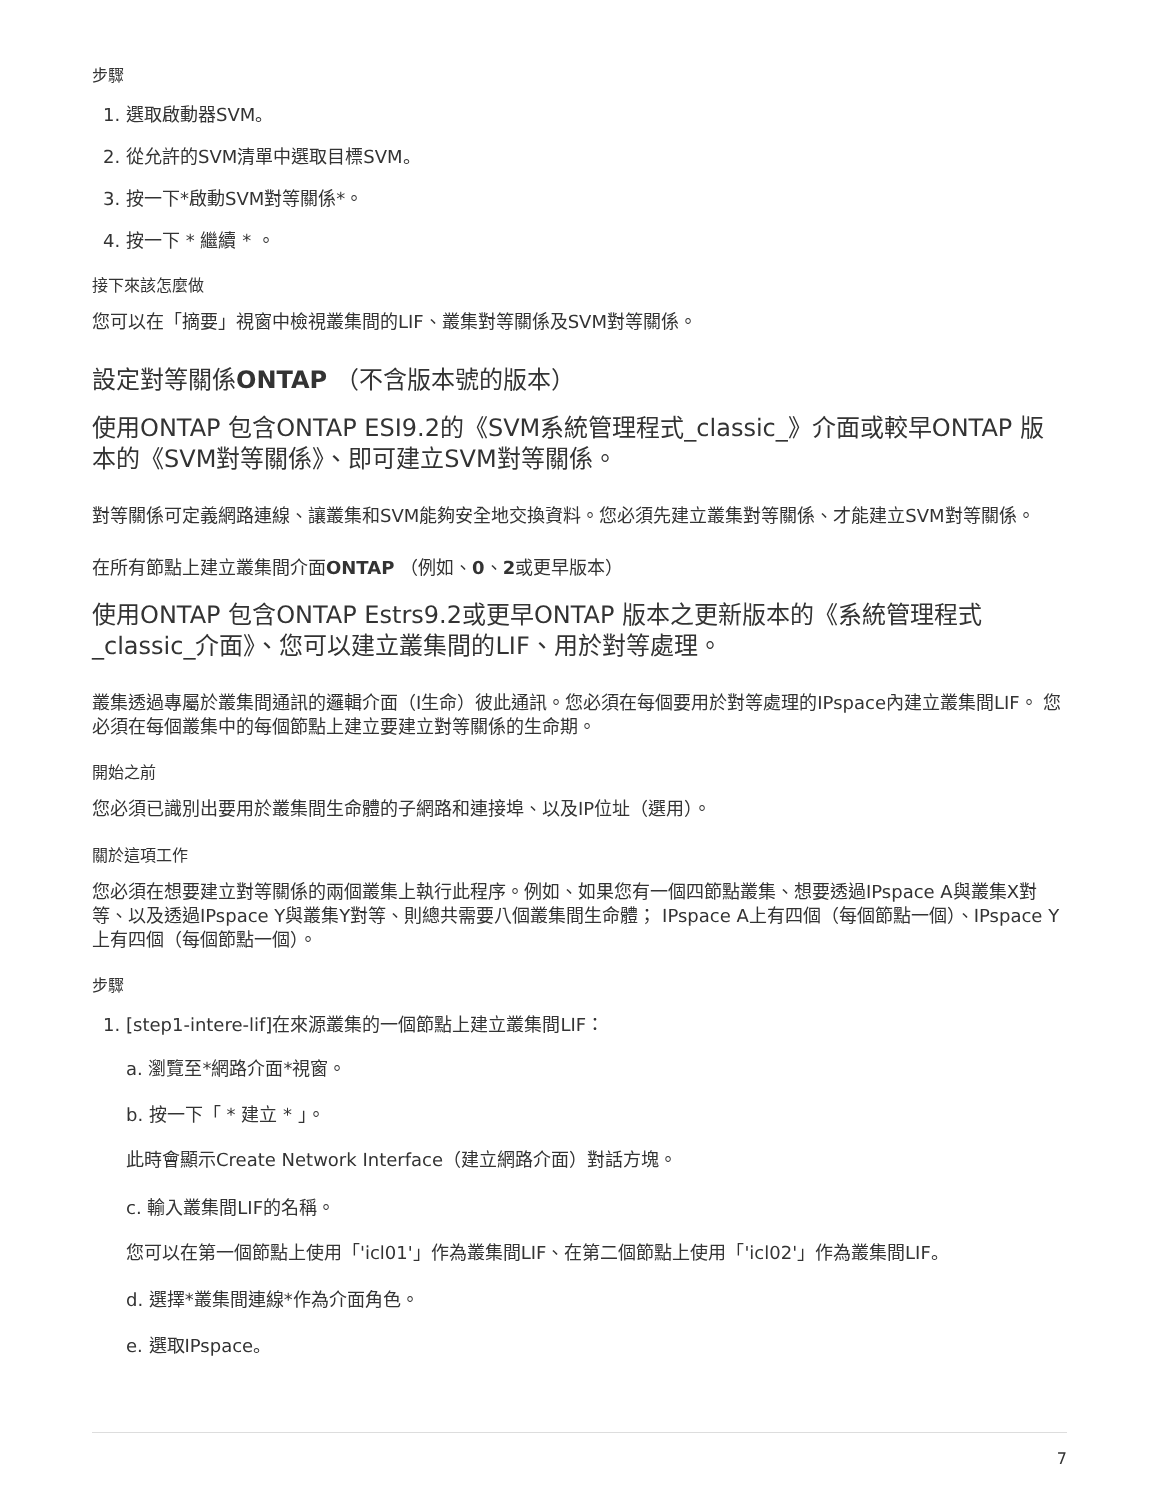步驟
1. 選取啟動器SVM。
2. 從允許的SVM清單中選取目標SVM。
3. 按一下*啟動SVM對等關係*。
4. 按一下 * 繼續 * 。
接下來該怎麼做
您可以在「摘要」視窗中檢視叢集間的LIF、叢集對等關係及SVM對等關係。
設定對等關係ONTAP （不含版本號的版本）
使用ONTAP 包含ONTAP ESI9.2的《SVM系統管理程式_classic_》介面或較早ONTAP 版本的《SVM對等關係》、即可建立SVM對等關係。
對等關係可定義網路連線、讓叢集和SVM能夠安全地交換資料。您必須先建立叢集對等關係、才能建立SVM對等關係。
在所有節點上建立叢集間介面ONTAP （例如、0、2或更早版本）
使用ONTAP 包含ONTAP Estrs9.2或更早ONTAP 版本之更新版本的《系統管理程式_classic_介面》、您可以建立叢集間的LIF、用於對等處理。
叢集透過專屬於叢集間通訊的邏輯介面（I生命）彼此通訊。您必須在每個要用於對等處理的IPspace內建立叢集間LIF。 您必須在每個叢集中的每個節點上建立要建立對等關係的生命期。
開始之前
您必須已識別出要用於叢集間生命體的子網路和連接埠、以及IP位址（選用）。
關於這項工作
您必須在想要建立對等關係的兩個叢集上執行此程序。例如、如果您有一個四節點叢集、想要透過IPspace A與叢集X對等、以及透過IPspace Y與叢集Y對等、則總共需要八個叢集間生命體； IPspace A上有四個（每個節點一個）、IPspace Y上有四個（每個節點一個）。
步驟
1. [step1-intere-lif]在來源叢集的一個節點上建立叢集間LIF：
a. 瀏覽至*網路介面*視窗。
b. 按一下「 * 建立 * 」。
此時會顯示Create Network Interface（建立網路介面）對話方塊。
c. 輸入叢集間LIF的名稱。
您可以在第一個節點上使用「'icl01'」作為叢集間LIF、在第二個節點上使用「'icl02'」作為叢集間LIF。
d. 選擇*叢集間連線*作為介面角色。
e. 選取IPspace。
7